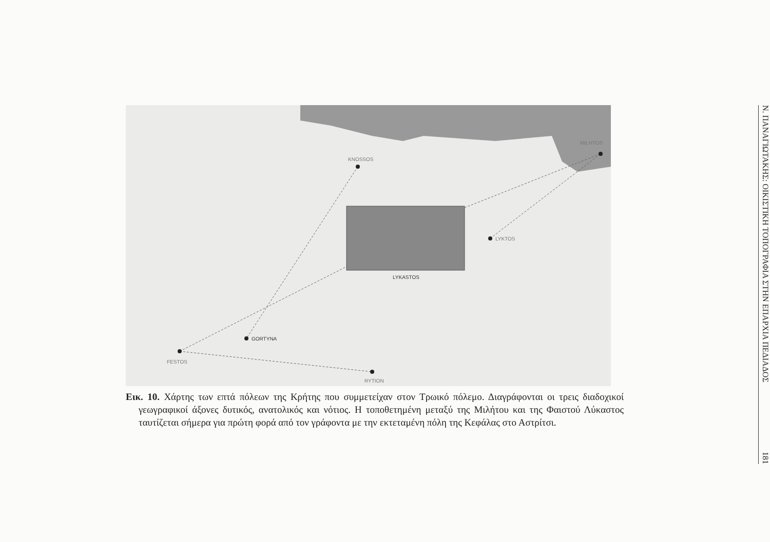KNOSSOS
MILHTOS
LYKTOS
LYKASTOS
GORTYNA
FESTOS
RYTION
Εικ. 10. Χάρτης των επτά πόλεων της Κρήτης που συμμετείχαν στον Τρωικό πόλεμο. Διαγράφονται οι τρεις διαδοχικοί γεωγραφικοί άξονες δυτικός, ανατολικός και νότιος. Η τοποθετημένη μεταξύ της Μιλήτου και της Φαιστού Λύκαστος ταυτίζεται σήμερα για πρώτη φορά από τον γράφοντα με την εκτεταμένη πόλη της Κεφάλας στο Αστρίτσι.
Ν. ΠΑΝΑΓΙΩΤΑΚΗΣ: ΟΙΚΙΣΤΙΚΗ ΤΟΠΟΓΡΑΦΙΑ ΣΤΗΝ ΕΠΑΡΧΙΑ ΠΕΔΙΑΔΟΣ 181